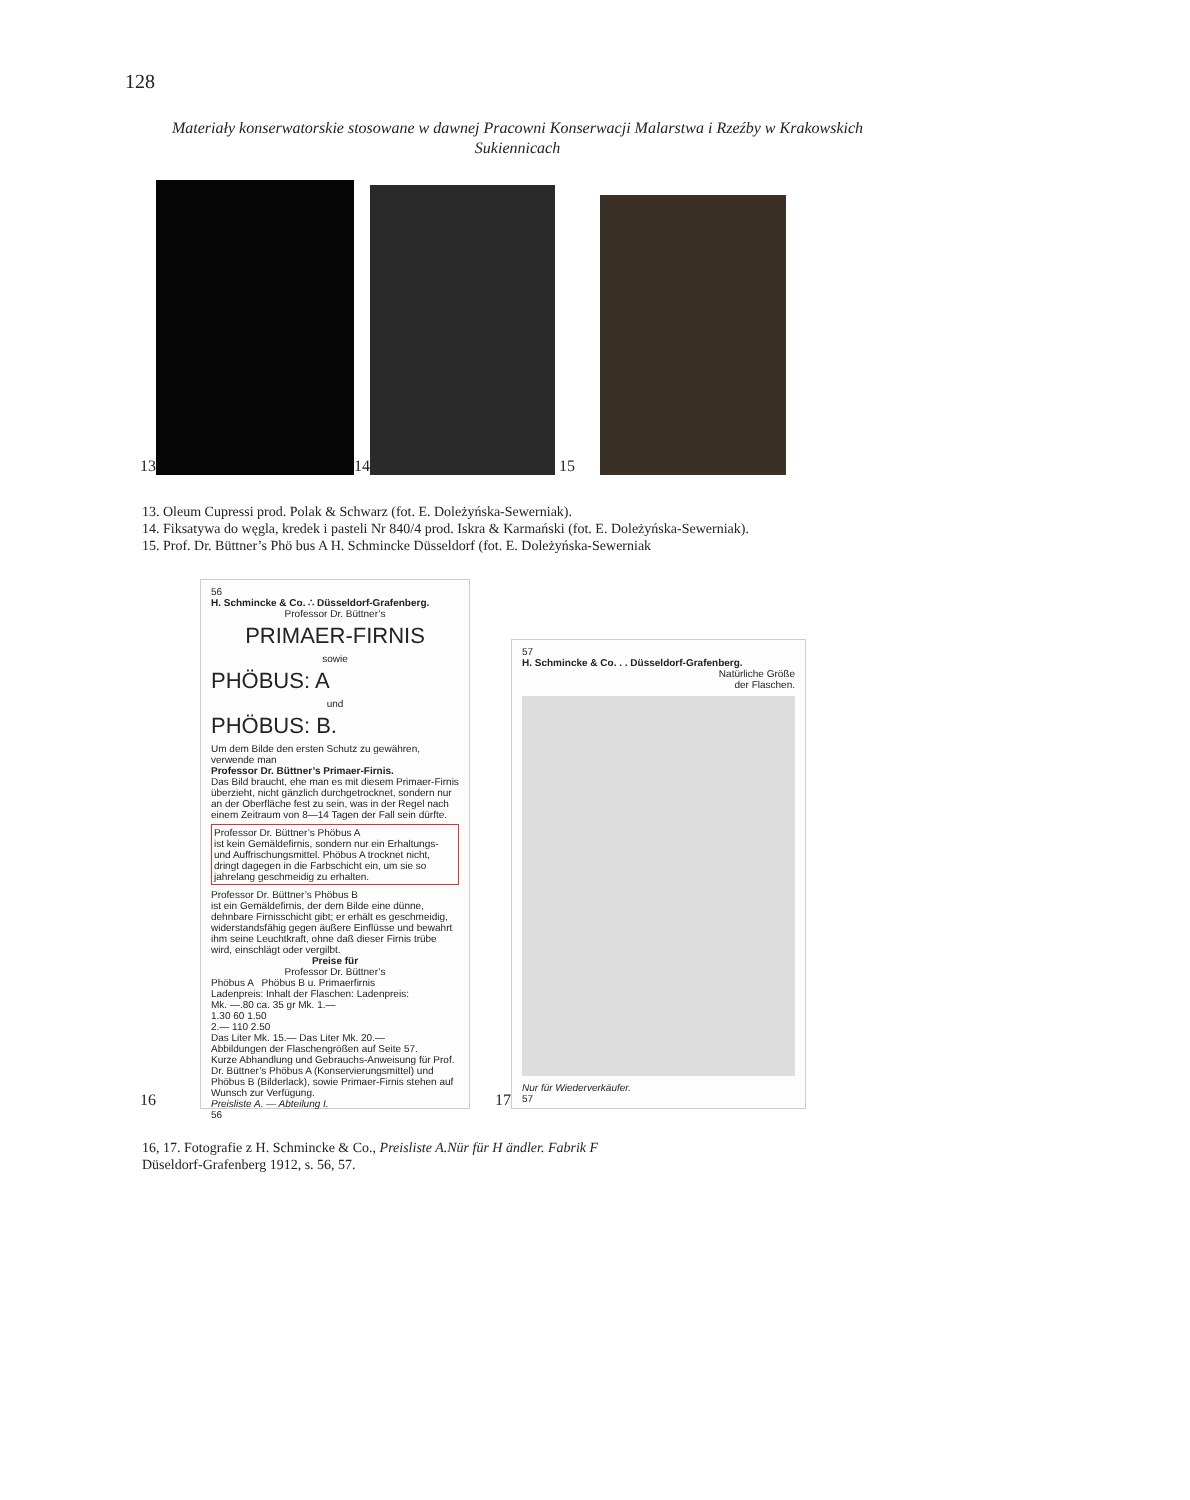128
Materiały konserwatorskie stosowane w dawnej Pracowni Konserwacji Malarstwa i Rzeźby w Krakowskich Sukiennicach
13
14
15
13. Oleum Cupressi prod. Polak & Schwarz (fot. E. Doleżyńska-Sewerniak).
14. Fiksatywa do węgla, kredek i pasteli Nr 840/4 prod. Iskra & Karmański (fot. E. Doleżyńska-Sewerniak).
15. Prof. Dr. Büttner’s Phö bus A H. Schmincke Düsseldorf (fot. E. Doleżyńska-Sewerniak
16
56
H. Schmincke & Co. ∴ Düsseldorf-Grafenberg.
Professor Dr. Büttner’s
PRIMAER-FIRNIS
sowie
PHÖBUS: A
und
PHÖBUS: B.
Um dem Bilde den ersten Schutz zu gewähren, verwende man
Professor Dr. Büttner’s Primaer-Firnis.
Das Bild braucht, ehe man es mit diesem Primaer-Firnis überzieht, nicht gänzlich durchgetrocknet, sondern nur an der Oberfläche fest zu sein, was in der Regel nach einem Zeitraum von 8—14 Tagen der Fall sein dürfte.
Professor Dr. Büttner’s Phöbus A
ist kein Gemäldefirnis, sondern nur ein Erhaltungs- und Auffrischungsmittel. Phöbus A trocknet nicht, dringt dagegen in die Farbschicht ein, um sie so jahrelang geschmeidig zu erhalten.
Professor Dr. Büttner’s Phöbus B
ist ein Gemäldefirnis, der dem Bilde eine dünne, dehnbare Firnisschicht gibt; er erhält es geschmeidig, widerstandsfähig gegen äußere Einflüsse und bewahrt ihm seine Leuchtkraft, ohne daß dieser Firnis trübe wird, einschlägt oder vergilbt.
Preise für
Professor Dr. Büttner’s
Phöbus A Phöbus B u. Primaerfirnis
Ladenpreis: Inhalt der Flaschen: Ladenpreis:
Mk. —.80 ca. 35 gr Mk. 1.—
1.30 60 1.50
2.— 110 2.50
Das Liter Mk. 15.— Das Liter Mk. 20.—
Abbildungen der Flaschengrößen auf Seite 57.
Kurze Abhandlung und Gebrauchs-Anweisung für Prof. Dr. Büttner’s Phöbus A (Konservierungsmittel) und Phöbus B (Bilderlack), sowie Primaer-Firnis stehen auf Wunsch zur Verfügung.
Preisliste A. — Abteilung I.
56
17
57
H. Schmincke & Co. . . Düsseldorf-Grafenberg.
Natürliche Größe
der Flaschen.
Nur für Wiederverkäufer.
57
16, 17. Fotografie z H. Schmincke & Co., Preisliste A.Nür für H ändler. Fabrik F
Düseldorf-Grafenberg 1912, s. 56, 57.